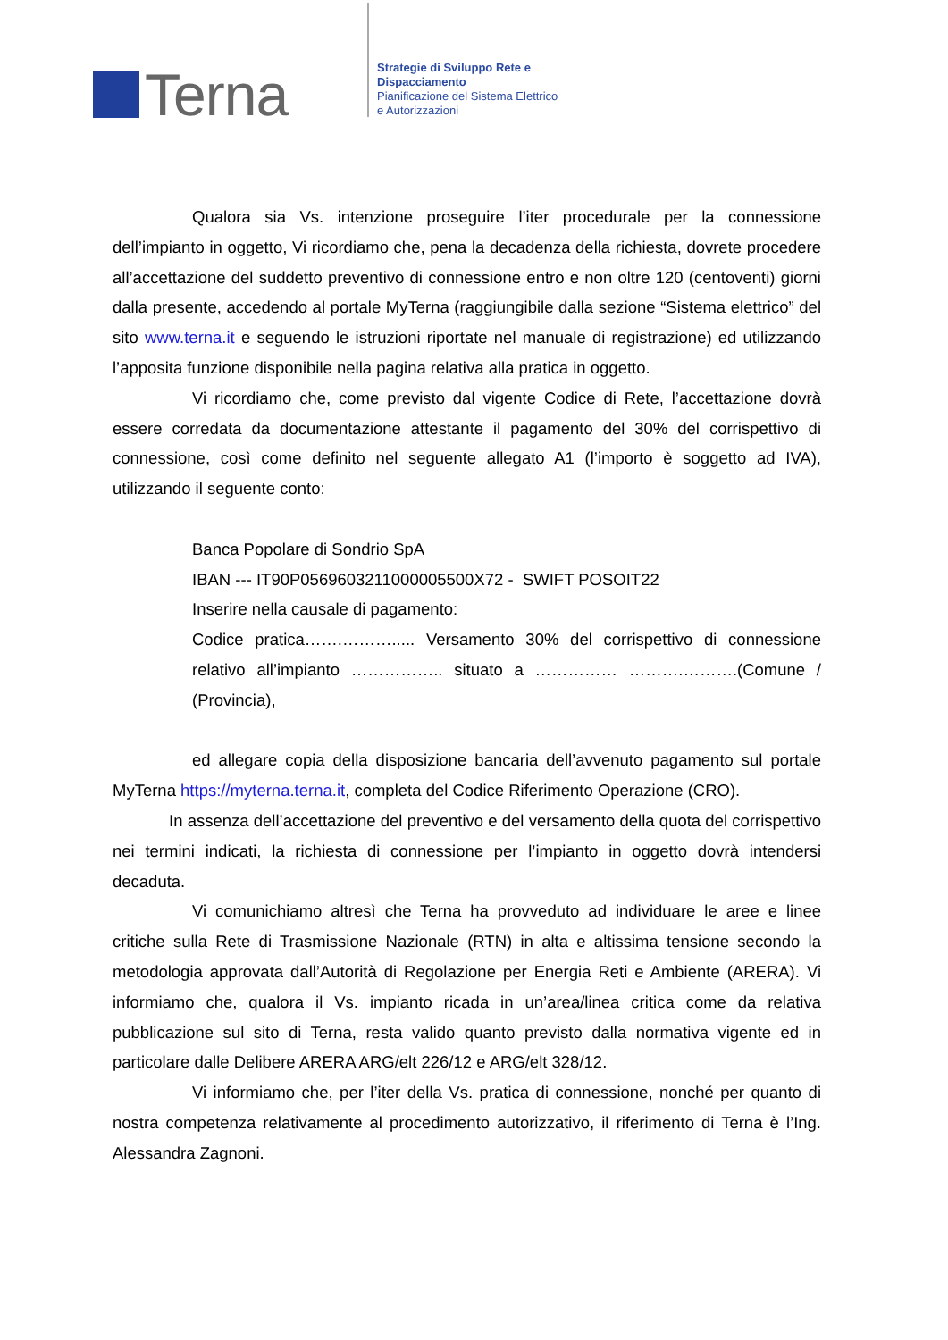Terna
Strategie di Sviluppo Rete e
Dispacciamento
Pianificazione del Sistema Elettrico
e Autorizzazioni
Qualora sia Vs. intenzione proseguire l’iter procedurale per la connessione dell’impianto in oggetto, Vi ricordiamo che, pena la decadenza della richiesta, dovrete procedere all’accettazione del suddetto preventivo di connessione entro e non oltre 120 (centoventi) giorni dalla presente, accedendo al portale MyTerna (raggiungibile dalla sezione “Sistema elettrico” del sito www.terna.it e seguendo le istruzioni riportate nel manuale di registrazione) ed utilizzando l’apposita funzione disponibile nella pagina relativa alla pratica in oggetto.
Vi ricordiamo che, come previsto dal vigente Codice di Rete, l’accettazione dovrà essere corredata da documentazione attestante il pagamento del 30% del corrispettivo di connessione, così come definito nel seguente allegato A1 (l’importo è soggetto ad IVA), utilizzando il seguente conto:
Banca Popolare di Sondrio SpA
IBAN --- IT90P0569603211000005500X72 - SWIFT POSOIT22
Inserire nella causale di pagamento:
Codice pratica…….………..... Versamento 30% del corrispettivo di connessione relativo all’impianto …………….. situato a …………… ……….……….(Comune / (Provincia),
ed allegare copia della disposizione bancaria dell’avvenuto pagamento sul portale MyTerna https://myterna.terna.it, completa del Codice Riferimento Operazione (CRO).
In assenza dell’accettazione del preventivo e del versamento della quota del corrispettivo nei termini indicati, la richiesta di connessione per l’impianto in oggetto dovrà intendersi decaduta.
Vi comunichiamo altresì che Terna ha provveduto ad individuare le aree e linee critiche sulla Rete di Trasmissione Nazionale (RTN) in alta e altissima tensione secondo la metodologia approvata dall’Autorità di Regolazione per Energia Reti e Ambiente (ARERA). Vi informiamo che, qualora il Vs. impianto ricada in un’area/linea critica come da relativa pubblicazione sul sito di Terna, resta valido quanto previsto dalla normativa vigente ed in particolare dalle Delibere ARERA ARG/elt 226/12 e ARG/elt 328/12.
Vi informiamo che, per l’iter della Vs. pratica di connessione, nonché per quanto di nostra competenza relativamente al procedimento autorizzativo, il riferimento di Terna è l’Ing. Alessandra Zagnoni.